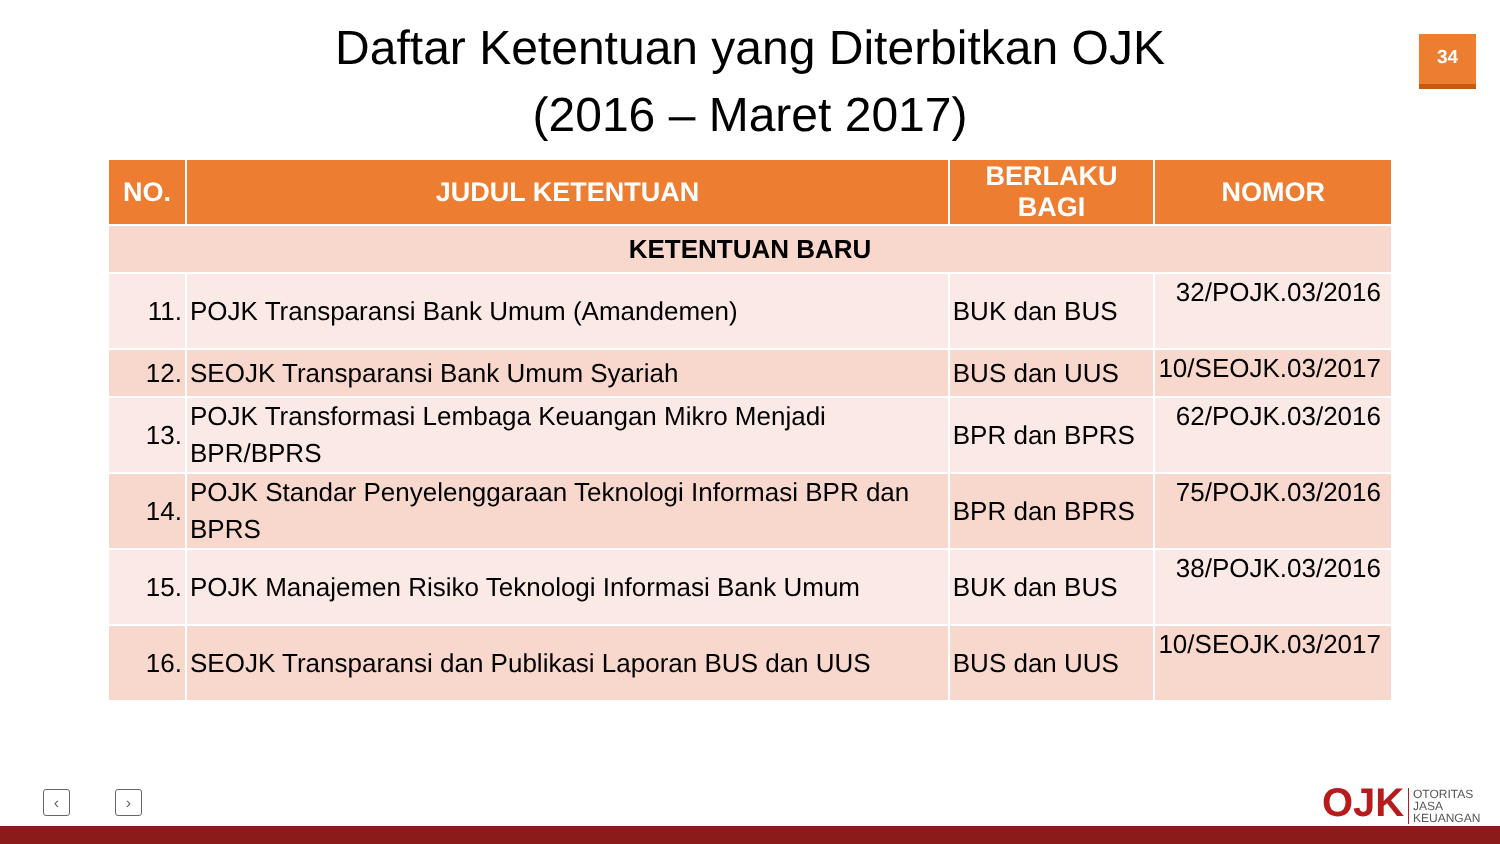Daftar Ketentuan yang Diterbitkan OJK
(2016 – Maret 2017)
34
| NO. | JUDUL KETENTUAN | BERLAKU BAGI | NOMOR |
| --- | --- | --- | --- |
| KETENTUAN BARU | | | |
| 11. | POJK Transparansi Bank Umum (Amandemen) | BUK dan BUS | 32/POJK.03/2016 |
| 12. | SEOJK Transparansi Bank Umum Syariah | BUS dan UUS | 10/SEOJK.03/2017 |
| 13. | POJK Transformasi Lembaga Keuangan Mikro Menjadi BPR/BPRS | BPR dan BPRS | 62/POJK.03/2016 |
| 14. | POJK Standar Penyelenggaraan Teknologi Informasi BPR dan BPRS | BPR dan BPRS | 75/POJK.03/2016 |
| 15. | POJK Manajemen Risiko Teknologi Informasi Bank Umum | BUK dan BUS | 38/POJK.03/2016 |
| 16. | SEOJK Transparansi dan Publikasi Laporan BUS dan UUS | BUS dan UUS | 10/SEOJK.03/2017 |
‹ › OJK
OTORITAS
JASA
KEUANGAN